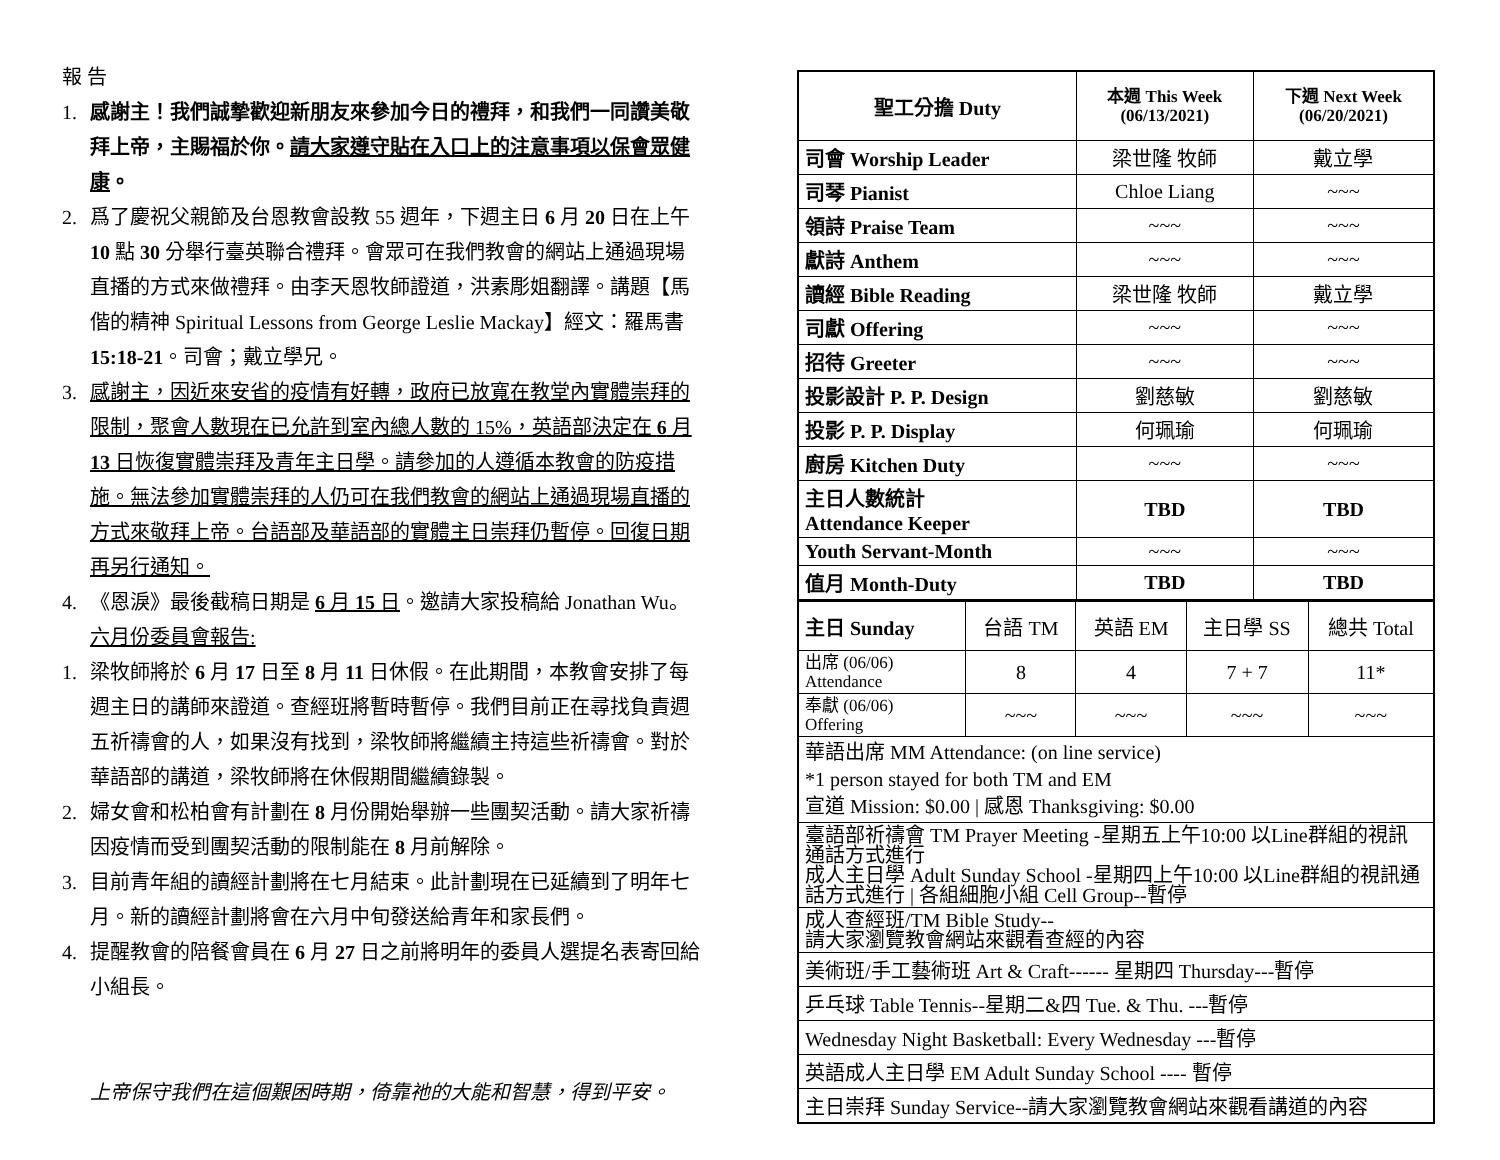報 告
1. 感謝主！我們誠摯歡迎新朋友來參加今日的禮拜，和我們一同讚美敬拜上帝，主賜福於你。請大家遵守貼在入口上的注意事項以保會眾健康。
2. 爲了慶祝父親節及台恩教會設教 55 週年，下週主日 6 月 20 日在上午 10 點 30 分舉行臺英聯合禮拜。會眾可在我們教會的網站上通過現場直播的方式來做禮拜。由李天恩牧師證道，洪素彫姐翻譯。講題【馬偕的精神 Spiritual Lessons from George Leslie Mackay】經文：羅馬書 15:18-21。司會；戴立學兄。
3. 感謝主，因近來安省的疫情有好轉，政府已放寬在教堂內實體崇拜的限制，聚會人數現在已允許到室內總人數的 15%，英語部決定在 6 月 13 日恢復實體崇拜及青年主日學。請參加的人遵循本教會的防疫措施。無法參加實體崇拜的人仍可在我們教會的網站上通過現場直播的方式來敬拜上帝。台語部及華語部的實體主日崇拜仍暫停。回復日期再另行通知。
4. 《恩淚》最後截稿日期是 6 月 15 日。邀請大家投稿給 Jonathan Wu。
六月份委員會報告:
1. 梁牧師將於 6 月 17 日至 8 月 11 日休假。在此期間，本教會安排了每週主日的講師來證道。查經班將暫時暫停。我們目前正在尋找負責週五祈禱會的人，如果沒有找到，梁牧師將繼續主持這些祈禱會。對於華語部的講道，梁牧師將在休假期間繼續錄製。
2. 婦女會和松柏會有計劃在 8 月份開始舉辦一些團契活動。請大家祈禱因疫情而受到團契活動的限制能在 8 月前解除。
3. 目前青年組的讀經計劃將在七月結束。此計劃現在已延續到了明年七月。新的讀經計劃將會在六月中旬發送給青年和家長們。
4. 提醒教會的陪餐會員在 6 月 27 日之前將明年的委員人選提名表寄回給小組長。
上帝保守我們在這個艱困時期，倚靠祂的大能和智慧，得到平安。
| 聖工分擔 Duty | 本週 This Week (06/13/2021) | 下週 Next Week (06/20/2021) |
| --- | --- | --- |
| 司會 Worship Leader | 梁世隆 牧師 | 戴立學 |
| 司琴 Pianist | Chloe Liang | ~~~ |
| 領詩 Praise Team | ~~~ | ~~~ |
| 獻詩 Anthem | ~~~ | ~~~ |
| 讀經 Bible Reading | 梁世隆 牧師 | 戴立學 |
| 司獻 Offering | ~~~ | ~~~ |
| 招待 Greeter | ~~~ | ~~~ |
| 投影設計 P. P. Design | 劉慈敏 | 劉慈敏 |
| 投影 P. P. Display | 何珮瑜 | 何珮瑜 |
| 廚房 Kitchen Duty | ~~~ | ~~~ |
| 主日人數統計 Attendance Keeper | TBD | TBD |
| Youth Servant-Month | ~~~ | ~~~ |
| 值月 Month-Duty | TBD | TBD |
| 主日 Sunday | 台語 TM | 英語 EM | 主日學 SS | 總共 Total |
| 出席 (06/06) Attendance | 8 | 4 | 7 + 7 | 11* |
| 奉獻 (06/06) Offering | ~~~ | ~~~ | ~~~ | ~~~ |
| 華語出席 MM Attendance: (on line service) *1 person stayed for both TM and EM 宣道 Mission: $0.00 / 感恩 Thanksgiving: $0.00 | | | | |
| 臺語部祈禱會 TM Prayer Meeting -星期五上午10:00 以Line群組的視訊通話方式進行 成人主日學 Adult Sunday School -星期四上午10:00 以Line群組的視訊通話方式進行 / 各組細胞小組 Cell Group--暫停 | | | | |
| 成人查經班/TM Bible Study-- 請大家瀏覽教會網站來觀看查經的內容 | | | | |
| 美術班/手工藝術班 Art & Craft------ 星期四 Thursday---暫停 | | | | |
| 乒乓球 Table Tennis--星期二&四 Tue. & Thu. ---暫停 | | | | |
| Wednesday Night Basketball: Every Wednesday ---暫停 | | | | |
| 英語成人主日學 EM Adult Sunday School ---- 暫停 | | | | |
| 主日崇拜 Sunday Service--請大家瀏覽教會網站來觀看講道的內容 | | | | |